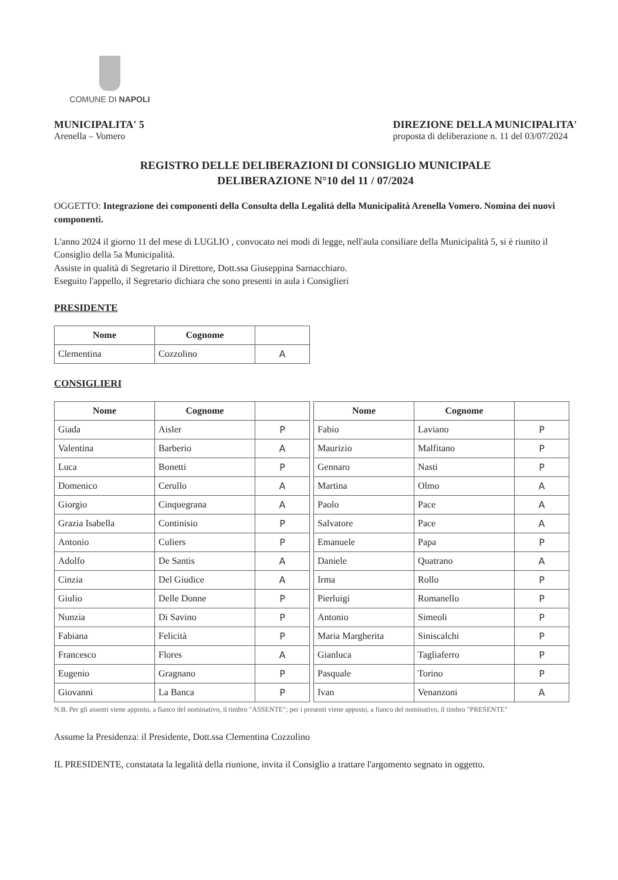COMUNE DI NAPOLI
MUNICIPALITA' 5
Arenella – Vomero
DIREZIONE DELLA MUNICIPALITA'
proposta di deliberazione n. 11 del 03/07/2024
REGISTRO DELLE DELIBERAZIONI DI CONSIGLIO MUNICIPALE
DELIBERAZIONE N°10 del 11 / 07/2024
OGGETTO: Integrazione dei componenti della Consulta della Legalità della Municipalità Arenella Vomero. Nomina dei nuovi componenti.
L'anno 2024 il giorno 11 del mese di LUGLIO , convocato nei modi di legge, nell'aula consiliare della Municipalità 5, si è riunito il Consiglio della 5a Municipalità.
Assiste in qualità di Segretario il Direttore, Dott.ssa Giuseppina Sarnacchiaro.
Eseguito l'appello, il Segretario dichiara che sono presenti in aula i Consiglieri
PRESIDENTE
| Nome | Cognome | |
| --- | --- | --- |
| Clementina | Cozzolino | A |
CONSIGLIERI
| Nome | Cognome | | | Nome | Cognome | |
| Giada | Aisler | P | | Fabio | Laviano | P |
| Valentina | Barberio | A | | Maurizio | Malfitano | P |
| Luca | Bonetti | P | | Gennaro | Nasti | P |
| Domenico | Cerullo | A | | Martina | Olmo | A |
| Giorgio | Cinquegrana | A | | Paolo | Pace | A |
| Grazia Isabella | Continisio | P | | Salvatore | Pace | A |
| Antonio | Culiers | P | | Emanuele | Papa | P |
| Adolfo | De Santis | A | | Daniele | Quatrano | A |
| Cinzia | Del Giudice | A | | Irma | Rollo | P |
| Giulio | Delle Donne | P | | Pierluigi | Romanello | P |
| Nunzia | Di Savino | P | | Antonio | Simeoli | P |
| Fabiana | Felicità | P | | Maria Margherita | Siniscalchi | P |
| Francesco | Flores | A | | Gianluca | Tagliaferro | P |
| Eugenio | Gragnano | P | | Pasquale | Torino | P |
| Giovanni | La Banca | P | | Ivan | Venanzoni | A |
N.B. Per gli assenti viene apposto, a fianco del nominativo, il timbro "ASSENTE"; per i presenti viene apposto, a fianco del nominativo, il timbro "PRESENTE"
Assume la Presidenza: il Presidente, Dott.ssa Clementina Cozzolino
IL PRESIDENTE, constatata la legalità della riunione, invita il Consiglio a trattare l'argomento segnato in oggetto.